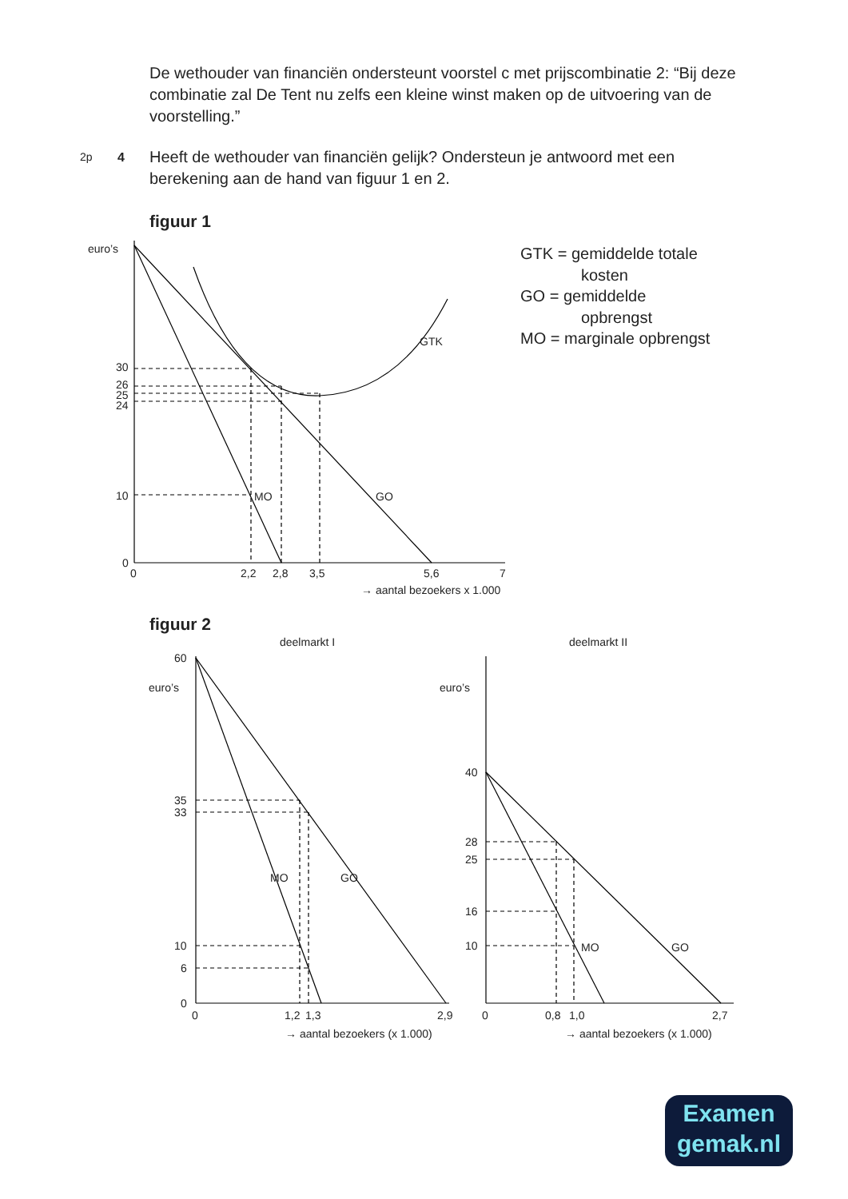De wethouder van financiën ondersteunt voorstel c met prijscombinatie 2: “Bij deze combinatie zal De Tent nu zelfs een kleine winst maken op de uitvoering van de voorstelling.”
2p 4
Heeft de wethouder van financiën gelijk? Ondersteun je antwoord met een berekening aan de hand van figuur 1 en 2.
figuur 1
euro’s
30
26
25
24
10
0
0
2,2
2,8
3,5
5,6
7
→ aantal bezoekers x 1.000
GTK
MO
GO
GTK = gemiddelde totale
kosten
GO = gemiddelde
opbrengst
MO = marginale opbrengst
figuur 2
deelmarkt I
deelmarkt II
60
euro’s
35
33
10
6
0
0
1,2
1,3
2,9
→ aantal bezoekers (x 1.000)
MO
GO
euro’s
40
28
25
16
10
0
0,8
1,0
2,7
→ aantal bezoekers (x 1.000)
MO
GO
Examen
gemak.nl